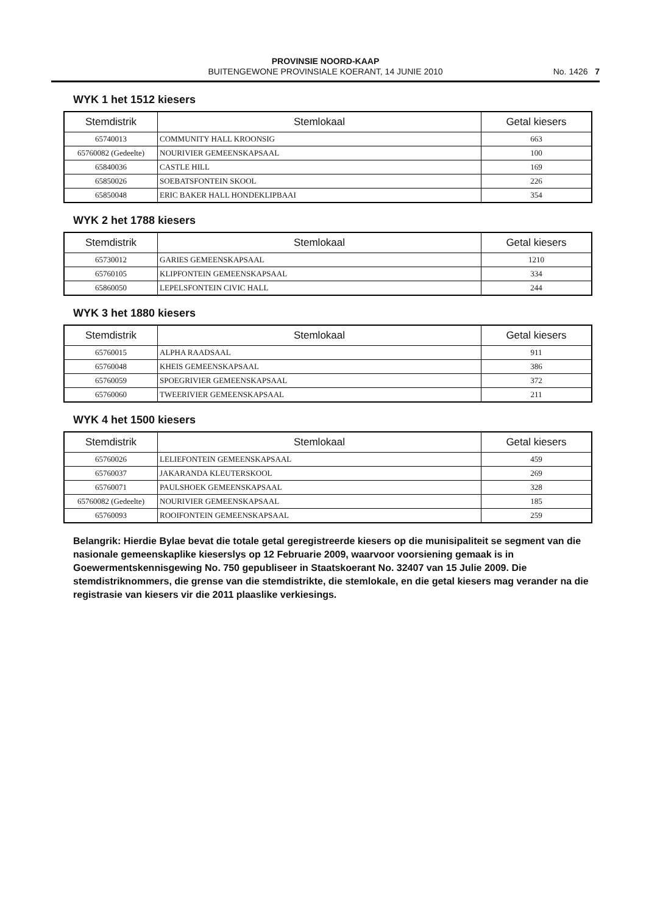PROVINSIE NOORD-KAAP
BUITENGEWONE PROVINSIALE KOERANT, 14 JUNIE 2010
No. 1426 7
WYK 1 het 1512 kiesers
| Stemdistrik | Stemlokaal | Getal kiesers |
| --- | --- | --- |
| 65740013 | COMMUNITY HALL KROONSIG | 663 |
| 65760082 (Gedeelte) | NOURIVIER GEMEENSKAPSAAL | 100 |
| 65840036 | CASTLE HILL | 169 |
| 65850026 | SOEBATSFONTEIN SKOOL | 226 |
| 65850048 | ERIC BAKER HALL HONDEKLIPBAAI | 354 |
WYK 2 het 1788 kiesers
| Stemdistrik | Stemlokaal | Getal kiesers |
| --- | --- | --- |
| 65730012 | GARIES GEMEENSKAPSAAL | 1210 |
| 65760105 | KLIPFONTEIN GEMEENSKAPSAAL | 334 |
| 65860050 | LEPELSFONTEIN CIVIC HALL | 244 |
WYK 3 het 1880 kiesers
| Stemdistrik | Stemlokaal | Getal kiesers |
| --- | --- | --- |
| 65760015 | ALPHA RAADSAAL | 911 |
| 65760048 | KHEIS GEMEENSKAPSAAL | 386 |
| 65760059 | SPOEGRIVIER GEMEENSKAPSAAL | 372 |
| 65760060 | TWEERIVIER GEMEENSKAPSAAL | 211 |
WYK 4 het 1500 kiesers
| Stemdistrik | Stemlokaal | Getal kiesers |
| --- | --- | --- |
| 65760026 | LELIEFONTEIN GEMEENSKAPSAAL | 459 |
| 65760037 | JAKARANDA KLEUTERSKOOL | 269 |
| 65760071 | PAULSHOEK GEMEENSKAPSAAL | 328 |
| 65760082 (Gedeelte) | NOURIVIER GEMEENSKAPSAAL | 185 |
| 65760093 | ROOIFONTEIN GEMEENSKAPSAAL | 259 |
Belangrik: Hierdie Bylae bevat die totale getal geregistreerde kiesers op die munisipaliteit se segment van die nasionale gemeenskaplike kieserslys op 12 Februarie 2009, waarvoor voorsiening gemaak is in Goewermentskennisgewing No. 750 gepubliseer in Staatskoerant No. 32407 van 15 Julie 2009. Die stemdistriknommers, die grense van die stemdistrikte, die stemlokale, en die getal kiesers mag verander na die registrasie van kiesers vir die 2011 plaaslike verkiesings.